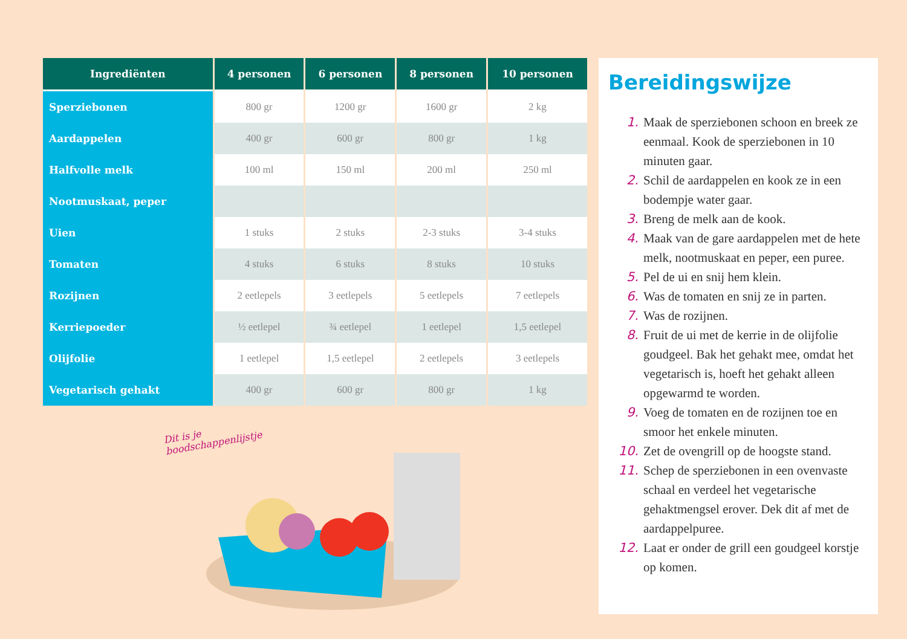| Ingrediënten | 4 personen | 6 personen | 8 personen | 10 personen |
| --- | --- | --- | --- | --- |
| Sperziebonen | 800 gr | 1200 gr | 1600 gr | 2 kg |
| Aardappelen | 400 gr | 600 gr | 800 gr | 1 kg |
| Halfvolle melk | 100 ml | 150 ml | 200 ml | 250 ml |
| Nootmuskaat, peper | | | | |
| Uien | 1 stuks | 2 stuks | 2-3 stuks | 3-4 stuks |
| Tomaten | 4 stuks | 6 stuks | 8 stuks | 10 stuks |
| Rozijnen | 2 eetlepels | 3 eetlepels | 5 eetlepels | 7 eetlepels |
| Kerriepoeder | ½ eetlepel | ¾ eetlepel | 1 eetlepel | 1,5 eetlepel |
| Olijfolie | 1 eetlepel | 1,5 eetlepel | 2 eetlepels | 3 eetlepels |
| Vegetarisch gehakt | 400 gr | 600 gr | 800 gr | 1 kg |
Dit is je boodschappenlijstje
Bereidingswijze
1. Maak de sperziebonen schoon en breek ze eenmaal. Kook de sperziebonen in 10 minuten gaar.
2. Schil de aardappelen en kook ze in een bodempje water gaar.
3. Breng de melk aan de kook.
4. Maak van de gare aardappelen met de hete melk, nootmuskaat en peper, een puree.
5. Pel de ui en snij hem klein.
6. Was de tomaten en snij ze in parten.
7. Was de rozijnen.
8. Fruit de ui met de kerrie in de olijfolie goudgeel. Bak het gehakt mee, omdat het vegetarisch is, hoeft het gehakt alleen opgewarmd te worden.
9. Voeg de tomaten en de rozijnen toe en smoor het enkele minuten.
10. Zet de ovengrill op de hoogste stand.
11. Schep de sperziebonen in een ovenvaste schaal en verdeel het vegetarische gehaktmengsel erover. Dek dit af met de aardappelpuree.
12. Laat er onder de grill een goudgeel korstje op komen.